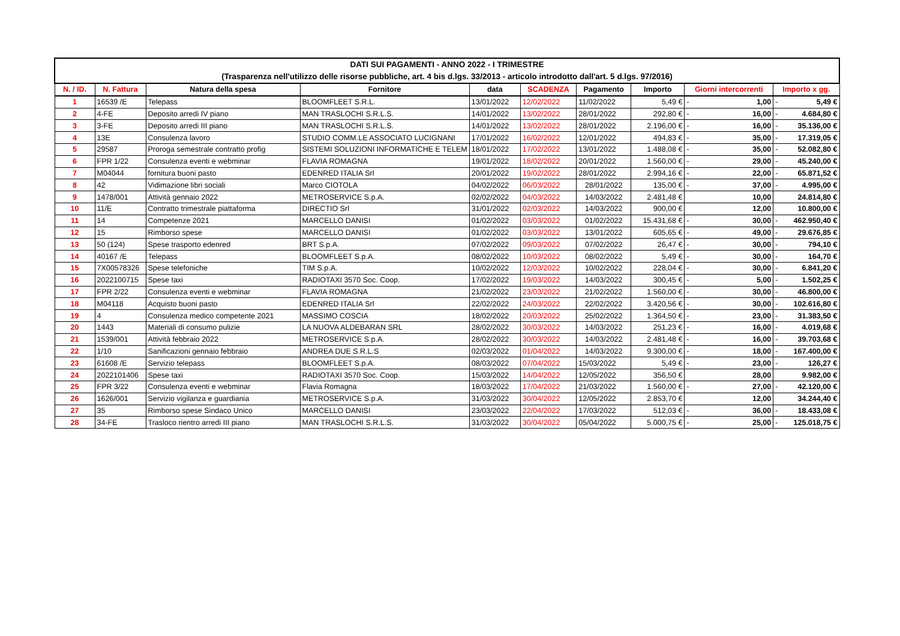| DATI SUI PAGAMENTI - ANNO 2022 - I TRIMESTRE (Trasparenza nell'utilizzo delle risorse pubbliche, art. 4 bis d.lgs. 33/2013 - articolo introdotto dall'art. 5 d.lgs. 97/2016) | | | | | | | | | | | |
| N. / ID. | N. Fattura | Natura della spesa | Fornitore | data | SCADENZA | Pagamento | Importo | Giorni intercorrenti | | Importo x gg. | |
| 1 | 16539 /E | Telepass | BLOOMFLEET S.R.L. | 13/01/2022 | 12/02/2022 | 11/02/2022 | 5,49 € | - | 1,00 | - | 5,49 € |
| 2 | 4-FE | Deposito arredi IV piano | MAN TRASLOCHI S.R.L.S. | 14/01/2022 | 13/02/2022 | 28/01/2022 | 292,80 € | - | 16,00 | - | 4.684,80 € |
| 3 | 3-FE | Deposito arredi III piano | MAN TRASLOCHI S.R.L.S. | 14/01/2022 | 13/02/2022 | 28/01/2022 | 2.196,00 € | - | 16,00 | - | 35.136,00 € |
| 4 | 13E | Consulenza lavoro | STUDIO COMM.LE ASSOCIATO LUCIGNANI | 17/01/2022 | 16/02/2022 | 12/01/2022 | 494,83 € | - | 35,00 | - | 17.319,05 € |
| 5 | 29587 | Proroga semestrale contratto profig | SISTEMI SOLUZIONI INFORMATICHE E TELEM | 18/01/2022 | 17/02/2022 | 13/01/2022 | 1.488,08 € | - | 35,00 | - | 52.082,80 € |
| 6 | FPR 1/22 | Consulenza eventi e webminar | FLAVIA ROMAGNA | 19/01/2022 | 18/02/2022 | 20/01/2022 | 1.560,00 € | - | 29,00 | - | 45.240,00 € |
| 7 | M04044 | fornitura buoni pasto | EDENRED ITALIA Srl | 20/01/2022 | 19/02/2022 | 28/01/2022 | 2.994,16 € | - | 22,00 | - | 65.871,52 € |
| 8 | 42 | Vidimazione libri sociali | Marco CIOTOLA | 04/02/2022 | 06/03/2022 | 28/01/2022 | 135,00 € | - | 37,00 | - | 4.995,00 € |
| 9 | 1478/001 | Attività gennaio 2022 | METROSERVICE S.p.A. | 02/02/2022 | 04/03/2022 | 14/03/2022 | 2.481,48 € | | 10,00 | | 24.814,80 € |
| 10 | 11/E | Contratto trimestrale piattaforma | DIRECTIO Srl | 31/01/2022 | 02/03/2022 | 14/03/2022 | 900,00 € | | 12,00 | | 10.800,00 € |
| 11 | 14 | Competenze 2021 | MARCELLO DANISI | 01/02/2022 | 03/03/2022 | 01/02/2022 | 15.431,68 € | - | 30,00 | - | 462.950,40 € |
| 12 | 15 | Rimborso spese | MARCELLO DANISI | 01/02/2022 | 03/03/2022 | 13/01/2022 | 605,65 € | - | 49,00 | - | 29.676,85 € |
| 13 | 50 (124) | Spese trasporto edenred | BRT S.p.A. | 07/02/2022 | 09/03/2022 | 07/02/2022 | 26,47 € | - | 30,00 | - | 794,10 € |
| 14 | 40167 /E | Telepass | BLOOMFLEET S.p.A. | 08/02/2022 | 10/03/2022 | 08/02/2022 | 5,49 € | - | 30,00 | - | 164,70 € |
| 15 | 7X00578326 | Spese telefoniche | TIM S.p.A. | 10/02/2022 | 12/03/2022 | 10/02/2022 | 228,04 € | - | 30,00 | - | 6.841,20 € |
| 16 | 2022100715 | Spese taxi | RADIOTAXI 3570 Soc. Coop. | 17/02/2022 | 19/03/2022 | 14/03/2022 | 300,45 € | - | 5,00 | - | 1.502,25 € |
| 17 | FPR 2/22 | Consulenza eventi e webminar | FLAVIA ROMAGNA | 21/02/2022 | 23/03/2022 | 21/02/2022 | 1.560,00 € | - | 30,00 | - | 46.800,00 € |
| 18 | M04118 | Acquisto buoni pasto | EDENRED ITALIA Srl | 22/02/2022 | 24/03/2022 | 22/02/2022 | 3.420,56 € | - | 30,00 | - | 102.616,80 € |
| 19 | 4 | Consulenza medico competente 2021 | MASSIMO COSCIA | 18/02/2022 | 20/03/2022 | 25/02/2022 | 1.364,50 € | - | 23,00 | - | 31.383,50 € |
| 20 | 1443 | Materiali di consumo pulizie | LA NUOVA ALDEBARAN SRL | 28/02/2022 | 30/03/2022 | 14/03/2022 | 251,23 € | - | 16,00 | - | 4.019,68 € |
| 21 | 1539/001 | Attività febbraio 2022 | METROSERVICE S.p.A. | 28/02/2022 | 30/03/2022 | 14/03/2022 | 2.481,48 € | - | 16,00 | - | 39.703,68 € |
| 22 | 1/10 | Sanificazioni gennaio febbraio | ANDREA DUE S.R.L.S | 02/03/2022 | 01/04/2022 | 14/03/2022 | 9.300,00 € | - | 18,00 | - | 167.400,00 € |
| 23 | 61608 /E | Servizio telepass | BLOOMFLEET S.p.A. | 08/03/2022 | 07/04/2022 | 15/03/2022 | 5,49 € | - | 23,00 | - | 126,27 € |
| 24 | 2022101406 | Spese taxi | RADIOTAXI 3570 Soc. Coop. | 15/03/2022 | 14/04/2022 | 12/05/2022 | 356,50 € | | 28,00 | | 9.982,00 € |
| 25 | FPR 3/22 | Consulenza eventi e webminar | Flavia Romagna | 18/03/2022 | 17/04/2022 | 21/03/2022 | 1.560,00 € | - | 27,00 | - | 42.120,00 € |
| 26 | 1626/001 | Servizio vigilanza e guardiania | METROSERVICE S.p.A. | 31/03/2022 | 30/04/2022 | 12/05/2022 | 2.853,70 € | | 12,00 | | 34.244,40 € |
| 27 | 35 | Rimborso spese Sindaco Unico | MARCELLO DANISI | 23/03/2022 | 22/04/2022 | 17/03/2022 | 512,03 € | - | 36,00 | - | 18.433,08 € |
| 28 | 34-FE | Trasloco rientro arredi III piano | MAN TRASLOCHI S.R.L.S. | 31/03/2022 | 30/04/2022 | 05/04/2022 | 5.000,75 € | - | 25,00 | - | 125.018,75 € |